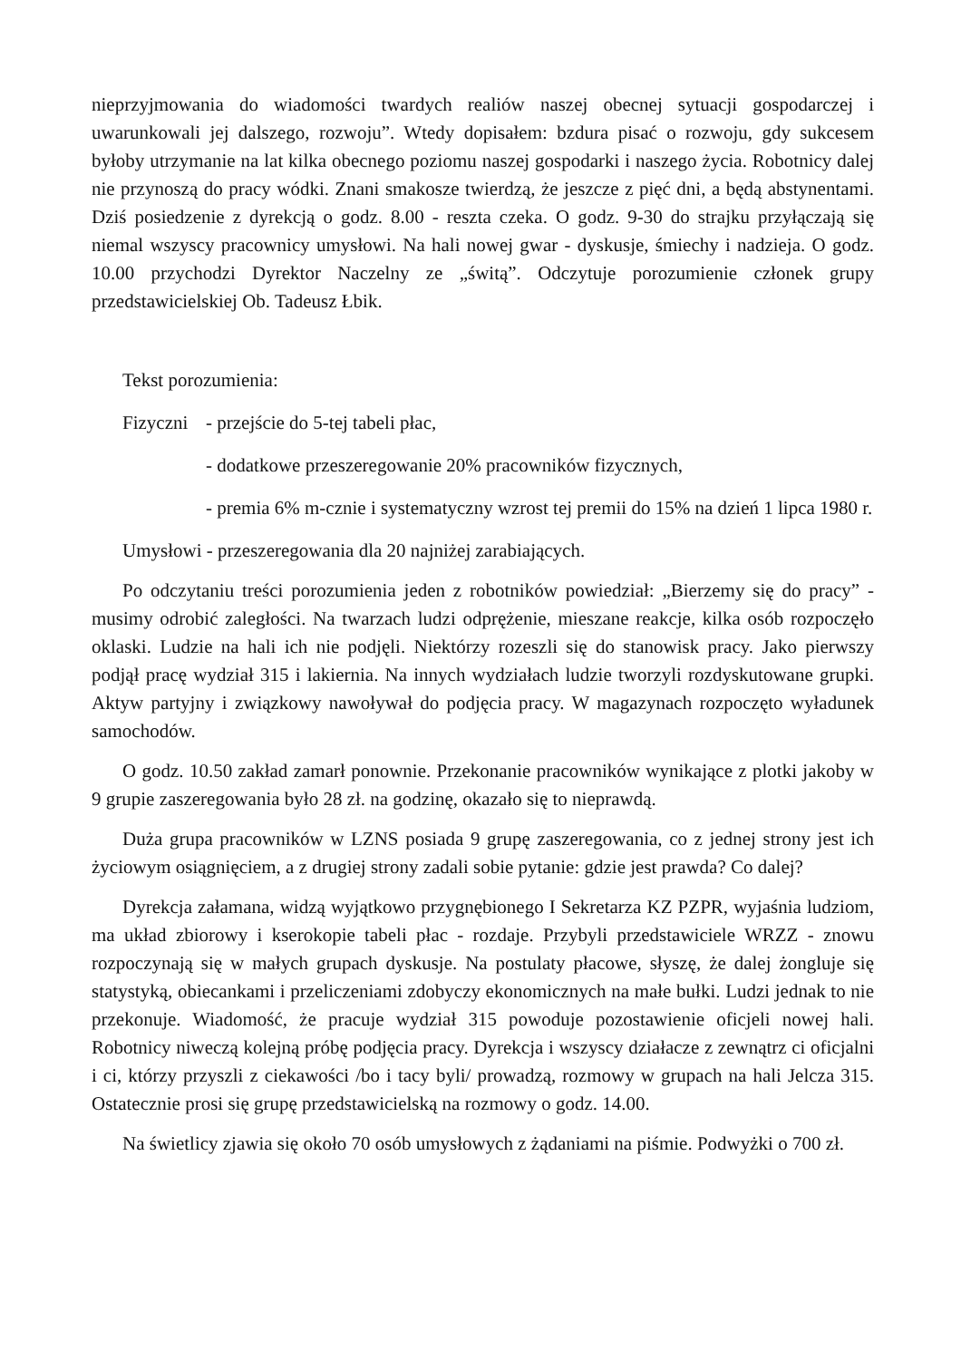nieprzyjmowania do wiadomości twardych realiów naszej obecnej sytuacji gospodarczej i uwarunkowali jej dalszego, rozwoju”. Wtedy dopisałem: bzdura pisać o rozwoju, gdy sukcesem byłoby utrzymanie na lat kilka obecnego poziomu naszej gospodarki i naszego życia. Robotnicy dalej nie przynoszą do pracy wódki. Znani smakosze twierdzą, że jeszcze z pięć dni, a będą abstynentami. Dziś posiedzenie z dyrekcją o godz. 8.00 - reszta czeka. O godz. 9-30 do strajku przyłączają się niemal wszyscy pracownicy umysłowi. Na hali nowej gwar - dyskusje, śmiechy i nadzieja. O godz. 10.00 przychodzi Dyrektor Naczelny ze „świtą”. Odczytuje porozumienie członek grupy przedstawicielskiej Ob. Tadeusz Łbik.
Tekst porozumienia:
Fizyczni
- przejście do 5-tej tabeli płac,
- dodatkowe przeszeregowanie 20% pracowników fizycznych,
- premia 6% m-cznie i systematyczny wzrost tej premii do 15% na dzień 1 lipca 1980 r.
Umysłowi - przeszeregowania dla 20 najniżej zarabiających.
Po odczytaniu treści porozumienia jeden z robotników powiedział: „Bierzemy się do pracy” - musimy odrobić zaległości. Na twarzach ludzi odprężenie, mieszane reakcje, kilka osób rozpoczęło oklaski. Ludzie na hali ich nie podjęli. Niektórzy rozeszli się do stanowisk pracy. Jako pierwszy podjął pracę wydział 315 i lakiernia. Na innych wydziałach ludzie tworzyli rozdyskutowane grupki. Aktyw partyjny i związkowy nawoływał do podjęcia pracy. W magazynach rozpoczęto wyładunek samochodów.
O godz. 10.50 zakład zamarł ponownie. Przekonanie pracowników wynikające z plotki jakoby w 9 grupie zaszeregowania było 28 zł. na godzinę, okazało się to nieprawdą.
Duża grupa pracowników w LZNS posiada 9 grupę zaszeregowania, co z jednej strony jest ich życiowym osiągnięciem, a z drugiej strony zadali sobie pytanie: gdzie jest prawda? Co dalej?
Dyrekcja załamana, widzą wyjątkowo przygnębionego I Sekretarza KZ PZPR, wyjaśnia ludziom, ma układ zbiorowy i kserokopie tabeli płac - rozdaje. Przybyli przedstawiciele WRZZ - znowu rozpoczynają się w małych grupach dyskusje. Na postulaty płacowe, słyszę, że dalej żongluje się statystyką, obiecankami i przeliczeniami zdobyczy ekonomicznych na małe bułki. Ludzi jednak to nie przekonuje. Wiadomość, że pracuje wydział 315 powoduje pozostawienie oficjeli nowej hali. Robotnicy niweczą kolejną próbę podjęcia pracy. Dyrekcja i wszyscy działacze z zewnątrz ci oficjalni i ci, którzy przyszli z ciekawości /bo i tacy byli/ prowadzą, rozmowy w grupach na hali Jelcza 315. Ostatecznie prosi się grupę przedstawicielską na rozmowy o godz. 14.00.
Na świetlicy zjawia się około 70 osób umysłowych z żądaniami na piśmie. Podwyżki o 700 zł.